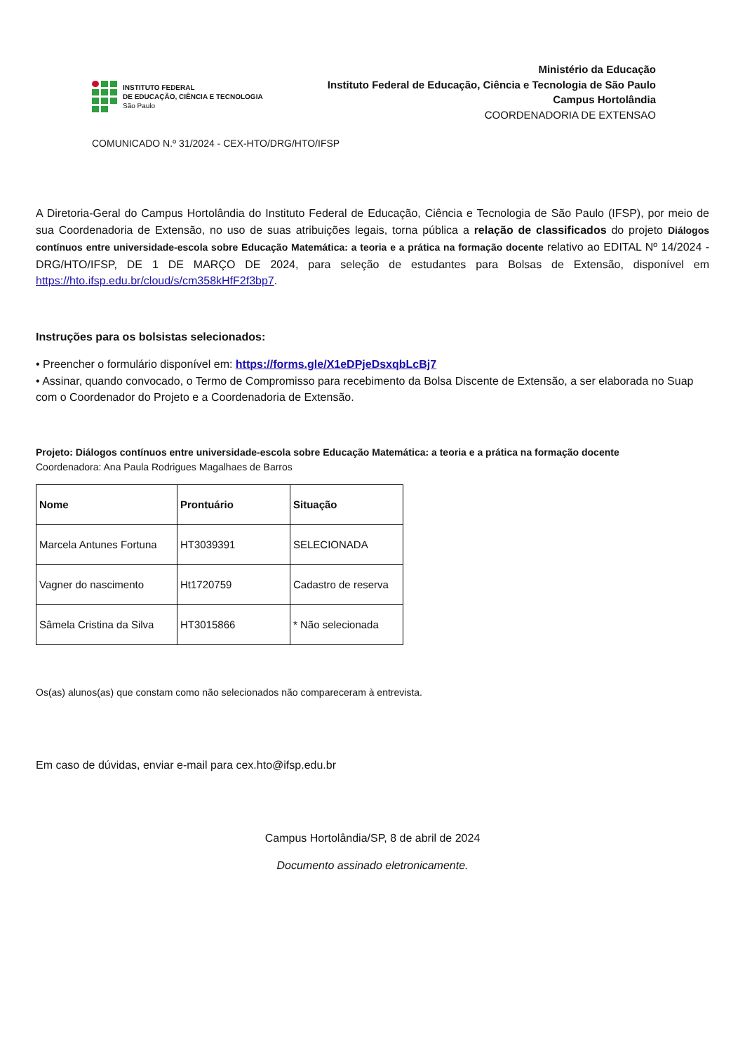INSTITUTO FEDERAL
DE EDUCAÇÃO, CIÊNCIA E TECNOLOGIA
São Paulo
Ministério da Educação
Instituto Federal de Educação, Ciência e Tecnologia de São Paulo
Campus Hortolândia
COORDENADORIA DE EXTENSAO
COMUNICADO N.º 31/2024 - CEX-HTO/DRG/HTO/IFSP
A Diretoria-Geral do Campus Hortolândia do Instituto Federal de Educação, Ciência e Tecnologia de São Paulo (IFSP), por meio de sua Coordenadoria de Extensão, no uso de suas atribuições legais, torna pública a relação de classificados do projeto Diálogos contínuos entre universidade-escola sobre Educação Matemática: a teoria e a prática na formação docente relativo ao EDITAL Nº 14/2024 - DRG/HTO/IFSP, DE 1 DE MARÇO DE 2024, para seleção de estudantes para Bolsas de Extensão, disponível em https://hto.ifsp.edu.br/cloud/s/cm358kHfF2f3bp7.
Instruções para os bolsistas selecionados:
• Preencher o formulário disponível em: https://forms.gle/X1eDPjeDsxqbLcBj7
• Assinar, quando convocado, o Termo de Compromisso para recebimento da Bolsa Discente de Extensão, a ser elaborada no Suap com o Coordenador do Projeto e a Coordenadoria de Extensão.
Projeto: Diálogos contínuos entre universidade-escola sobre Educação Matemática: a teoria e a prática na formação docente
Coordenadora: Ana Paula Rodrigues Magalhaes de Barros
| Nome | Prontuário | Situação |
| Marcela Antunes Fortuna | HT3039391 | SELECIONADA |
| Vagner do nascimento | Ht1720759 | Cadastro de reserva |
| Sâmela Cristina da Silva | HT3015866 | * Não selecionada |
Os(as) alunos(as) que constam como não selecionados não compareceram à entrevista.
Em caso de dúvidas, enviar e-mail para cex.hto@ifsp.edu.br
Campus Hortolândia/SP, 8 de abril de 2024
Documento assinado eletronicamente.